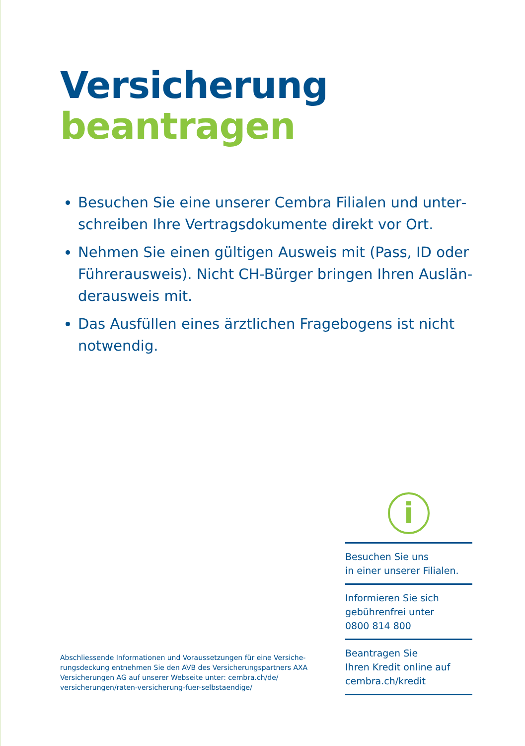Versicherung
beantragen
Besuchen Sie eine unserer Cembra Filialen und unter­schreiben Ihre Vertragsdokumente direkt vor Ort.
Nehmen Sie einen gültigen Ausweis mit (Pass, ID oder Führerausweis). Nicht CH-Bürger bringen Ihren Auslän­derausweis mit.
Das Ausfüllen eines ärztlichen Fragebogens ist nicht notwendig.
Abschliessende Informationen und Voraussetzungen für eine Versiche­rungsdeckung entnehmen Sie den AVB des Versicherungspartners AXA Versicherungen AG auf unserer Webseite unter: cembra.ch/de/ versicherungen/raten-versicherung-fuer-selbstaendige/
i
Besuchen Sie uns
in einer unserer Filialen.
Informieren Sie sich
gebührenfrei unter
0800 814 800
Beantragen Sie
Ihren Kredit online auf
cembra.ch/kredit